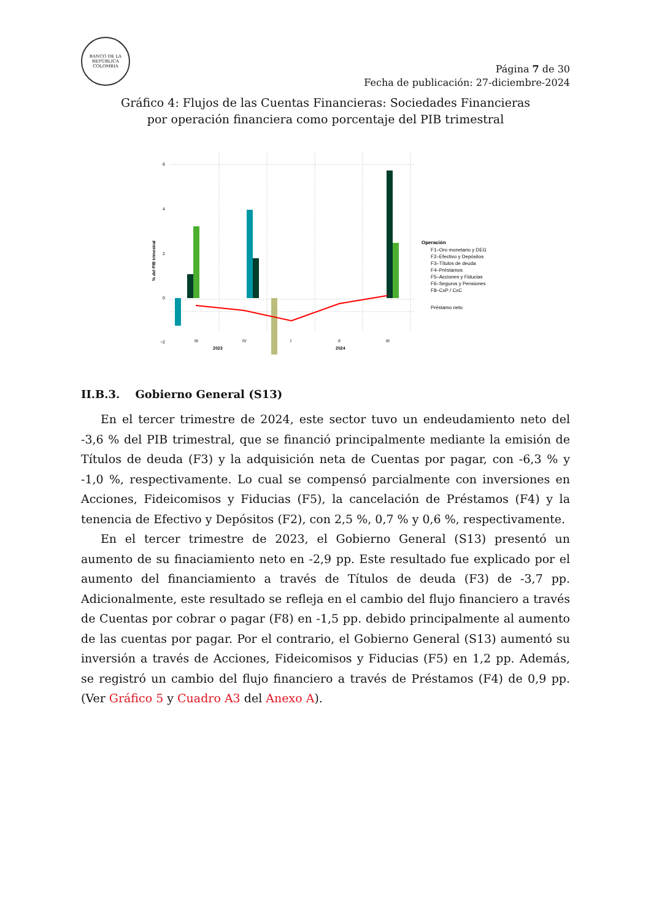BANCO DE LA REPÚBLICA COLOMBIA
Página 7 de 30
Fecha de publicación: 27-diciembre-2024
Gráfico 4: Flujos de las Cuentas Financieras: Sociedades Financieras
por operación financiera como porcentaje del PIB trimestral
6
4
2
0
−2
% del PIB trimestral
III
IV
I
II
III
2023
2024
Operación
F1–Oro monetario y DEG
F2–Efectivo y Depósitos
F3–Títulos de deuda
F4–Préstamos
F5–Acciones y Fiducias
F6–Seguros y Pensiones
F8–CxP / CxC
Préstamo neto
II.B.3. Gobierno General (S13)
En el tercer trimestre de 2024, este sector tuvo un endeudamiento neto del -3,6 % del PIB trimestral, que se financió principalmente mediante la emisión de Títulos de deuda (F3) y la adquisición neta de Cuentas por pagar, con -6,3 % y -1,0 %, respectivamente. Lo cual se compensó parcialmente con inversiones en Acciones, Fideicomisos y Fiducias (F5), la cancelación de Préstamos (F4) y la tenencia de Efectivo y Depósitos (F2), con 2,5 %, 0,7 % y 0,6 %, respectivamente.
En el tercer trimestre de 2023, el Gobierno General (S13) presentó un aumento de su finaciamiento neto en -2,9 pp. Este resultado fue explicado por el aumento del financiamiento a través de Títulos de deuda (F3) de -3,7 pp. Adicionalmente, este resultado se refleja en el cambio del flujo financiero a través de Cuentas por cobrar o pagar (F8) en -1,5 pp. debido principalmente al aumento de las cuentas por pagar. Por el contrario, el Gobierno General (S13) aumentó su inversión a través de Acciones, Fideicomisos y Fiducias (F5) en 1,2 pp. Además, se registró un cambio del flujo financiero a través de Préstamos (F4) de 0,9 pp.(Ver Gráfico 5 y Cuadro A3 del Anexo A).